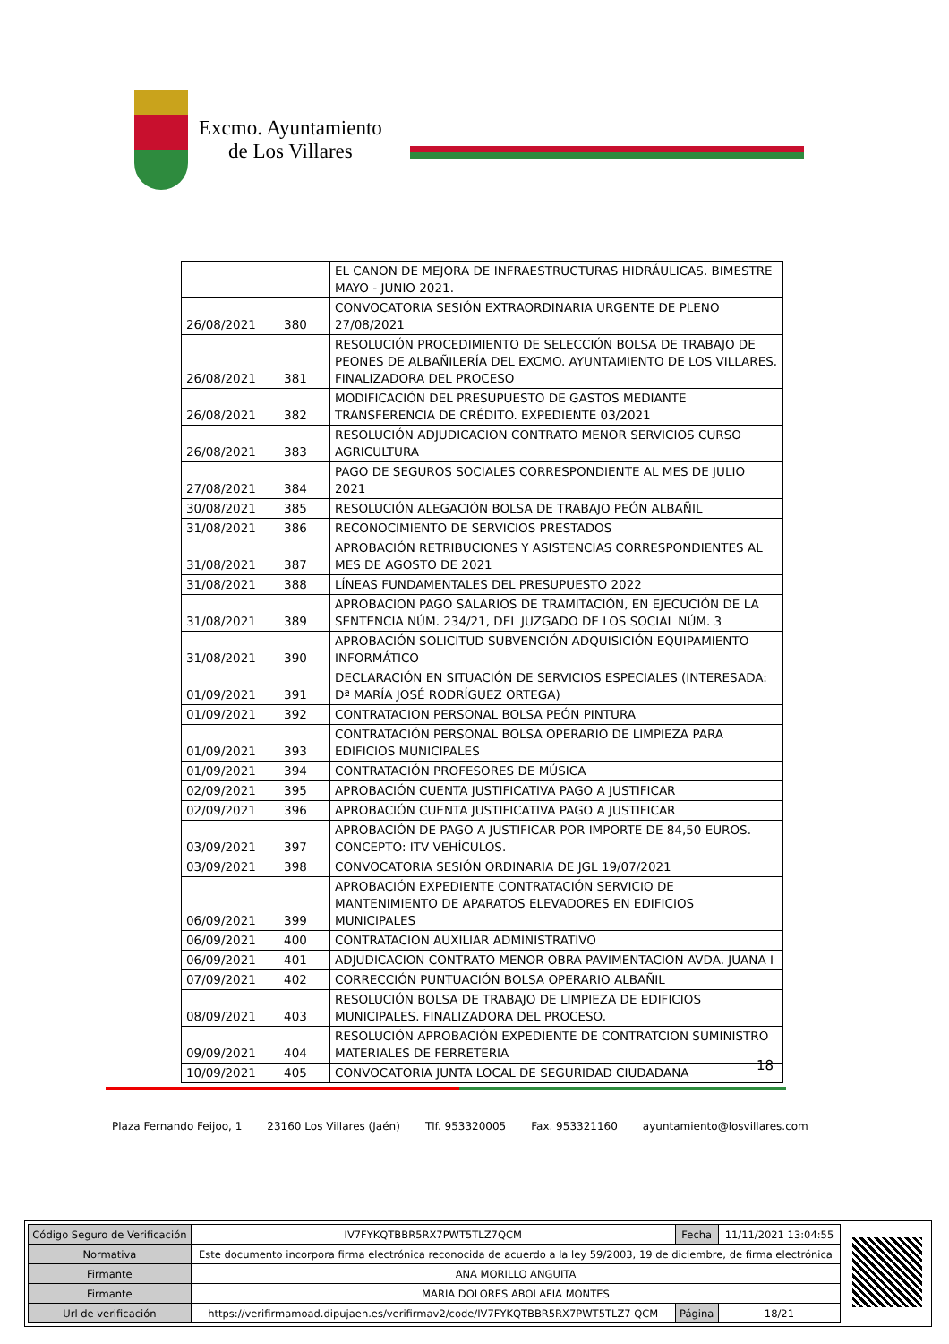Excmo. Ayuntamiento
de Los Villares
| | | EL CANON DE MEJORA DE INFRAESTRUCTURAS HIDRÁULICAS. BIMESTRE MAYO - JUNIO 2021. |
| 26/08/2021 | 380 | CONVOCATORIA SESIÓN EXTRAORDINARIA URGENTE DE PLENO 27/08/2021 |
| 26/08/2021 | 381 | RESOLUCIÓN PROCEDIMIENTO DE SELECCIÓN BOLSA DE TRABAJO DE PEONES DE ALBAÑILERÍA DEL EXCMO. AYUNTAMIENTO DE LOS VILLARES. FINALIZADORA DEL PROCESO |
| 26/08/2021 | 382 | MODIFICACIÓN DEL PRESUPUESTO DE GASTOS MEDIANTE TRANSFERENCIA DE CRÉDITO. EXPEDIENTE 03/2021 |
| 26/08/2021 | 383 | RESOLUCIÓN ADJUDICACION CONTRATO MENOR SERVICIOS CURSO AGRICULTURA |
| 27/08/2021 | 384 | PAGO DE SEGUROS SOCIALES CORRESPONDIENTE AL MES DE JULIO 2021 |
| 30/08/2021 | 385 | RESOLUCIÓN ALEGACIÓN BOLSA DE TRABAJO PEÓN ALBAÑIL |
| 31/08/2021 | 386 | RECONOCIMIENTO DE SERVICIOS PRESTADOS |
| 31/08/2021 | 387 | APROBACIÓN RETRIBUCIONES Y ASISTENCIAS CORRESPONDIENTES AL MES DE AGOSTO DE 2021 |
| 31/08/2021 | 388 | LÍNEAS FUNDAMENTALES DEL PRESUPUESTO 2022 |
| 31/08/2021 | 389 | APROBACION PAGO SALARIOS DE TRAMITACIÓN, EN EJECUCIÓN DE LA SENTENCIA NÚM. 234/21, DEL JUZGADO DE LOS SOCIAL NÚM. 3 |
| 31/08/2021 | 390 | APROBACIÓN SOLICITUD SUBVENCIÓN ADQUISICIÓN EQUIPAMIENTO INFORMÁTICO |
| 01/09/2021 | 391 | DECLARACIÓN EN SITUACIÓN DE SERVICIOS ESPECIALES (INTERESADA: Dª MARÍA JOSÉ RODRÍGUEZ ORTEGA) |
| 01/09/2021 | 392 | CONTRATACION PERSONAL BOLSA PEÓN PINTURA |
| 01/09/2021 | 393 | CONTRATACIÓN PERSONAL BOLSA OPERARIO DE LIMPIEZA PARA EDIFICIOS MUNICIPALES |
| 01/09/2021 | 394 | CONTRATACIÓN PROFESORES DE MÚSICA |
| 02/09/2021 | 395 | APROBACIÓN CUENTA JUSTIFICATIVA PAGO A JUSTIFICAR |
| 02/09/2021 | 396 | APROBACIÓN CUENTA JUSTIFICATIVA PAGO A JUSTIFICAR |
| 03/09/2021 | 397 | APROBACIÓN DE PAGO A JUSTIFICAR POR IMPORTE DE 84,50 EUROS. CONCEPTO: ITV VEHÍCULOS. |
| 03/09/2021 | 398 | CONVOCATORIA SESIÓN ORDINARIA DE JGL 19/07/2021 |
| 06/09/2021 | 399 | APROBACIÓN EXPEDIENTE CONTRATACIÓN SERVICIO DE MANTENIMIENTO DE APARATOS ELEVADORES EN EDIFICIOS MUNICIPALES |
| 06/09/2021 | 400 | CONTRATACION AUXILIAR ADMINISTRATIVO |
| 06/09/2021 | 401 | ADJUDICACION CONTRATO MENOR OBRA PAVIMENTACION AVDA. JUANA I |
| 07/09/2021 | 402 | CORRECCIÓN PUNTUACIÓN BOLSA OPERARIO ALBAÑIL |
| 08/09/2021 | 403 | RESOLUCIÓN BOLSA DE TRABAJO DE LIMPIEZA DE EDIFICIOS MUNICIPALES. FINALIZADORA DEL PROCESO. |
| 09/09/2021 | 404 | RESOLUCIÓN APROBACIÓN EXPEDIENTE DE CONTRATCION SUMINISTRO MATERIALES DE FERRETERIA |
| 10/09/2021 | 405 | CONVOCATORIA JUNTA LOCAL DE SEGURIDAD CIUDADANA |
18
Plaza Fernando Feijoo, 1 23160 Los Villares (Jaén) Tlf. 953320005 Fax. 953321160 ayuntamiento@losvillares.com
| Código Seguro de Verificación | IV7FYKQTBBR5RX7PWT5TLZ7QCM | Fecha | 11/11/2021 13:04:55 |
| Normativa | Este documento incorpora firma electrónica reconocida de acuerdo a la ley 59/2003, 19 de diciembre, de firma electrónica | | |
| Firmante | ANA MORILLO ANGUITA | | |
| Firmante | MARIA DOLORES ABOLAFIA MONTES | | |
| Url de verificación | https://verifirmamoad.dipujaen.es/verifirmav2/code/IV7FYKQTBBR5RX7PWT5TLZ7 QCM | Página | 18/21 |